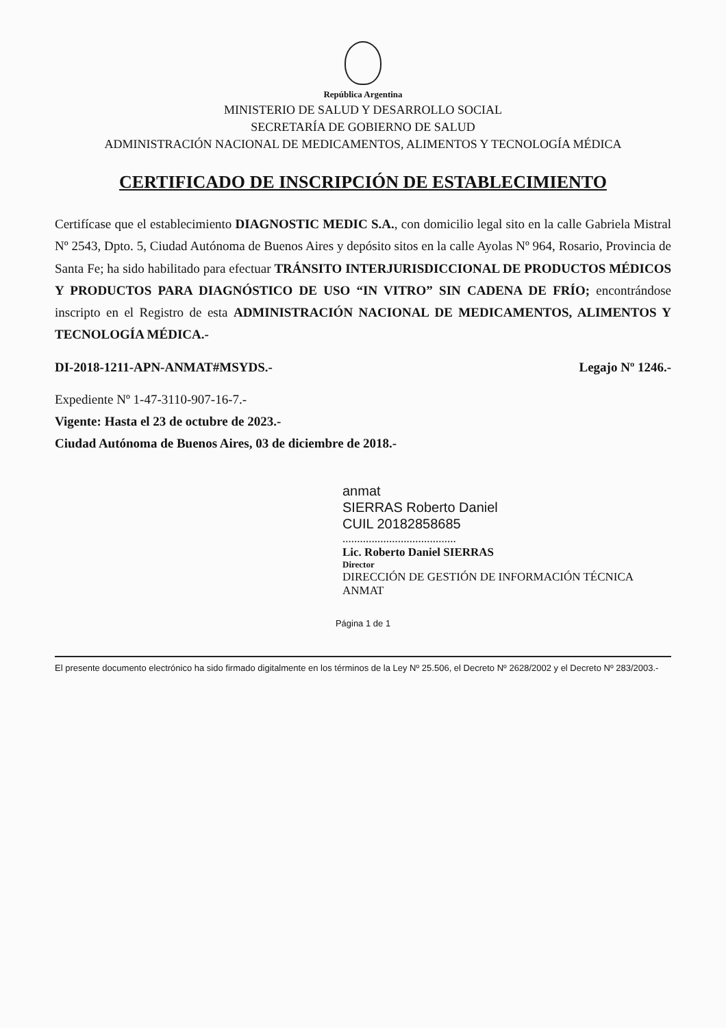República Argentina
MINISTERIO DE SALUD Y DESARROLLO SOCIAL
SECRETARÍA DE GOBIERNO DE SALUD
ADMINISTRACIÓN NACIONAL DE MEDICAMENTOS, ALIMENTOS Y TECNOLOGÍA MÉDICA
CERTIFICADO DE INSCRIPCIÓN DE ESTABLECIMIENTO
Certifícase que el establecimiento DIAGNOSTIC MEDIC S.A., con domicilio legal sito en la calle Gabriela Mistral Nº 2543, Dpto. 5, Ciudad Autónoma de Buenos Aires y depósito sitos en la calle Ayolas Nº 964, Rosario, Provincia de Santa Fe; ha sido habilitado para efectuar TRÁNSITO INTERJURISDICCIONAL DE PRODUCTOS MÉDICOS Y PRODUCTOS PARA DIAGNÓSTICO DE USO “IN VITRO” SIN CADENA DE FRÍO; encontrándose inscripto en el Registro de esta ADMINISTRACIÓN NACIONAL DE MEDICAMENTOS, ALIMENTOS Y TECNOLOGÍA MÉDICA.-
DI-2018-1211-APN-ANMAT#MSYDS.- Legajo Nº 1246.-
Expediente Nº 1-47-3110-907-16-7.-
Vigente: Hasta el 23 de octubre de 2023.-
Ciudad Autónoma de Buenos Aires, 03 de diciembre de 2018.-
anmat
SIERRAS Roberto Daniel
CUIL 20182858685
.......................................
Lic. Roberto Daniel SIERRAS
Director
DIRECCIÓN DE GESTIÓN DE INFORMACIÓN TÉCNICA
ANMAT
Página 1 de 1
El presente documento electrónico ha sido firmado digitalmente en los términos de la Ley Nº 25.506, el Decreto Nº 2628/2002 y el Decreto Nº 283/2003.-